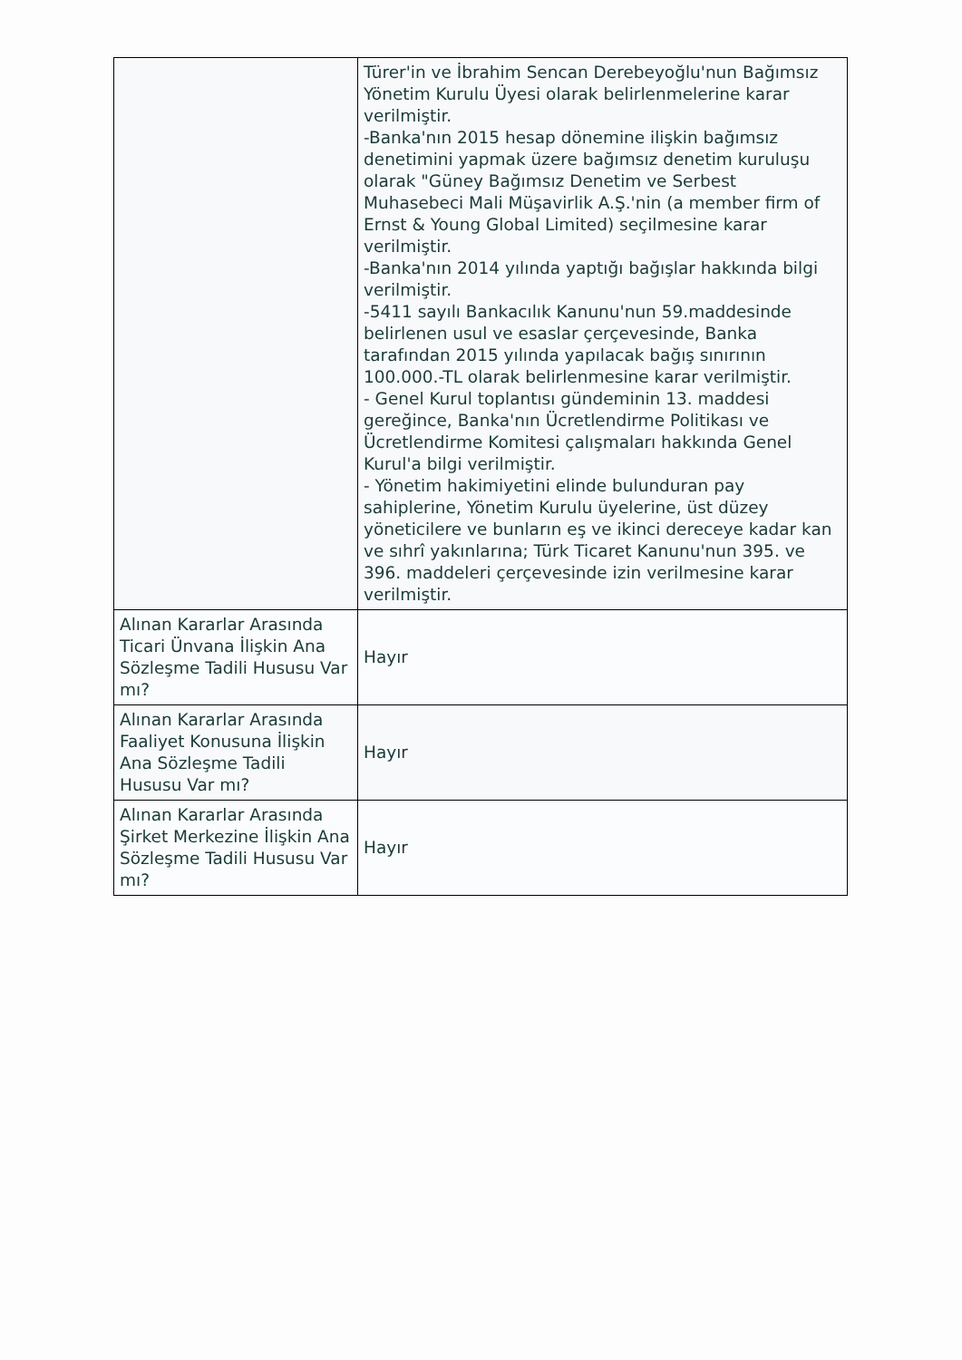| | Türer'in ve İbrahim Sencan Derebeyoğlu'nun Bağımsız Yönetim Kurulu Üyesi olarak belirlenmelerine karar verilmiştir. -Banka'nın 2015 hesap dönemine ilişkin bağımsız denetimini yapmak üzere bağımsız denetim kuruluşu olarak "Güney Bağımsız Denetim ve Serbest Muhasebeci Mali Müşavirlik A.Ş.'nin (a member firm of Ernst & Young Global Limited) seçilmesine karar verilmiştir. -Banka'nın 2014 yılında yaptığı bağışlar hakkında bilgi verilmiştir. -5411 sayılı Bankacılık Kanunu'nun 59.maddesinde belirlenen usul ve esaslar çerçevesinde, Banka tarafından 2015 yılında yapılacak bağış sınırının 100.000.-TL olarak belirlenmesine karar verilmiştir. - Genel Kurul toplantısı gündeminin 13. maddesi gereğince, Banka'nın Ücretlendirme Politikası ve Ücretlendirme Komitesi çalışmaları hakkında Genel Kurul'a bilgi verilmiştir. - Yönetim hakimiyetini elinde bulunduran pay sahiplerine, Yönetim Kurulu üyelerine, üst düzey yöneticilere ve bunların eş ve ikinci dereceye kadar kan ve sıhrî yakınlarına; Türk Ticaret Kanunu'nun 395. ve 396. maddeleri çerçevesinde izin verilmesine karar verilmiştir. |
| Alınan Kararlar Arasında Ticari Ünvana İlişkin Ana Sözleşme Tadili Hususu Var mı? | Hayır |
| Alınan Kararlar Arasında Faaliyet Konusuna İlişkin Ana Sözleşme Tadili Hususu Var mı? | Hayır |
| Alınan Kararlar Arasında Şirket Merkezine İlişkin Ana Sözleşme Tadili Hususu Var mı? | Hayır |